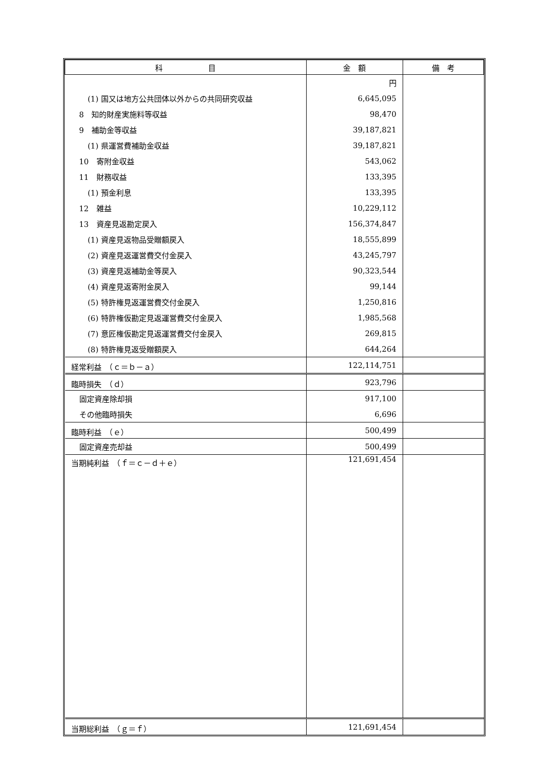| 科 目 | 金 額 | 備 考 |
| --- | --- | --- |
| | 円 | |
| (1) 国又は地方公共団体以外からの共同研究収益 | 6,645,095 | |
| 8 知的財産実施料等収益 | 98,470 | |
| 9 補助金等収益 | 39,187,821 | |
| (1) 県運営費補助金収益 | 39,187,821 | |
| 10 寄附金収益 | 543,062 | |
| 11 財務収益 | 133,395 | |
| (1) 預金利息 | 133,395 | |
| 12 雑益 | 10,229,112 | |
| 13 資産見返勘定戻入 | 156,374,847 | |
| (1) 資産見返物品受贈額戻入 | 18,555,899 | |
| (2) 資産見返運営費交付金戻入 | 43,245,797 | |
| (3) 資産見返補助金等戻入 | 90,323,544 | |
| (4) 資産見返寄附金戻入 | 99,144 | |
| (5) 特許権見返運営費交付金戻入 | 1,250,816 | |
| (6) 特許権仮勘定見返運営費交付金戻入 | 1,985,568 | |
| (7) 意匠権仮勘定見返運営費交付金戻入 | 269,815 | |
| (8) 特許権見返受贈額戻入 | 644,264 | |
| 経常利益 （ｃ＝ｂ－ａ） | 122,114,751 | |
| 臨時損失 （ｄ） | 923,796 | |
| 固定資産除却損 | 917,100 | |
| その他臨時損失 | 6,696 | |
| 臨時利益 （ｅ） | 500,499 | |
| 固定資産売却益 | 500,499 | |
| 当期純利益 （ｆ＝ｃ－ｄ＋ｅ） | 121,691,454 | |
| 当期総利益 （ｇ＝ｆ） | 121,691,454 | |